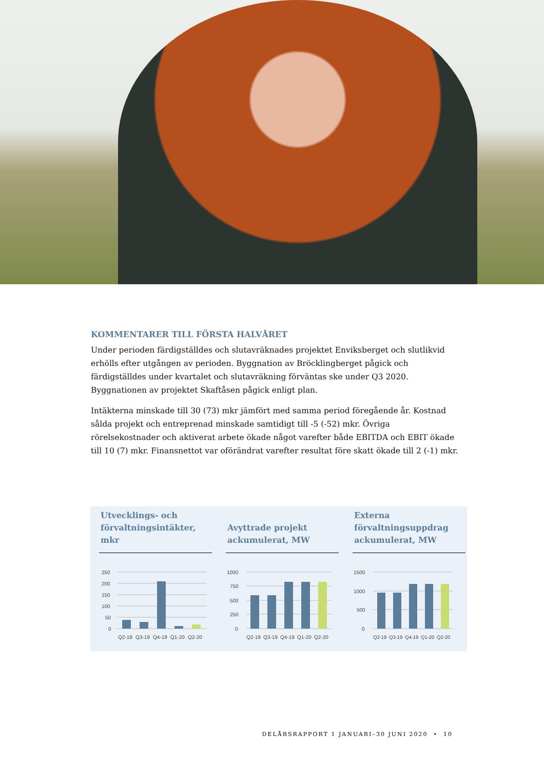KOMMENTARER TILL FÖRSTA HALVÅRET
Under perioden färdigställdes och slutavräknades projektet Enviksberget och slutlikvid erhölls efter utgången av perioden. Byggnation av Bröcklingberget pågick och färdigställdes under kvartalet och slutavräkning förväntas ske under Q3 2020. Byggnationen av projektet Skaftåsen pågick enligt plan.
Intäkterna minskade till 30 (73) mkr jämfört med samma period föregående år. Kostnad sålda projekt och entreprenad minskade samtidigt till -5 (-52) mkr. Övriga rörelsekostnader och aktiverat arbete ökade något varefter både EBITDA och EBIT ökade till 10 (7) mkr. Finansnettot var oförändrat varefter resultat före skatt ökade till 2 (-1) mkr.
Utvecklings- och förvaltningsintäkter, mkr
250
200
150
100
50
0
Q2-19
Q3-19
Q4-19
Q1-20
Q2-20
Avyttrade projekt ackumulerat, MW
1000
750
500
250
0
Q2-19
Q3-19
Q4-19
Q1-20
Q2-20
Externa förvaltningsuppdrag ackumulerat, MW
1500
1000
500
0
Q2-19
Q3-19
Q4-19
Q1-20
Q2-20
DELÅRSRAPPORT 1 JANUARI–30 JUNI 2020 • 10